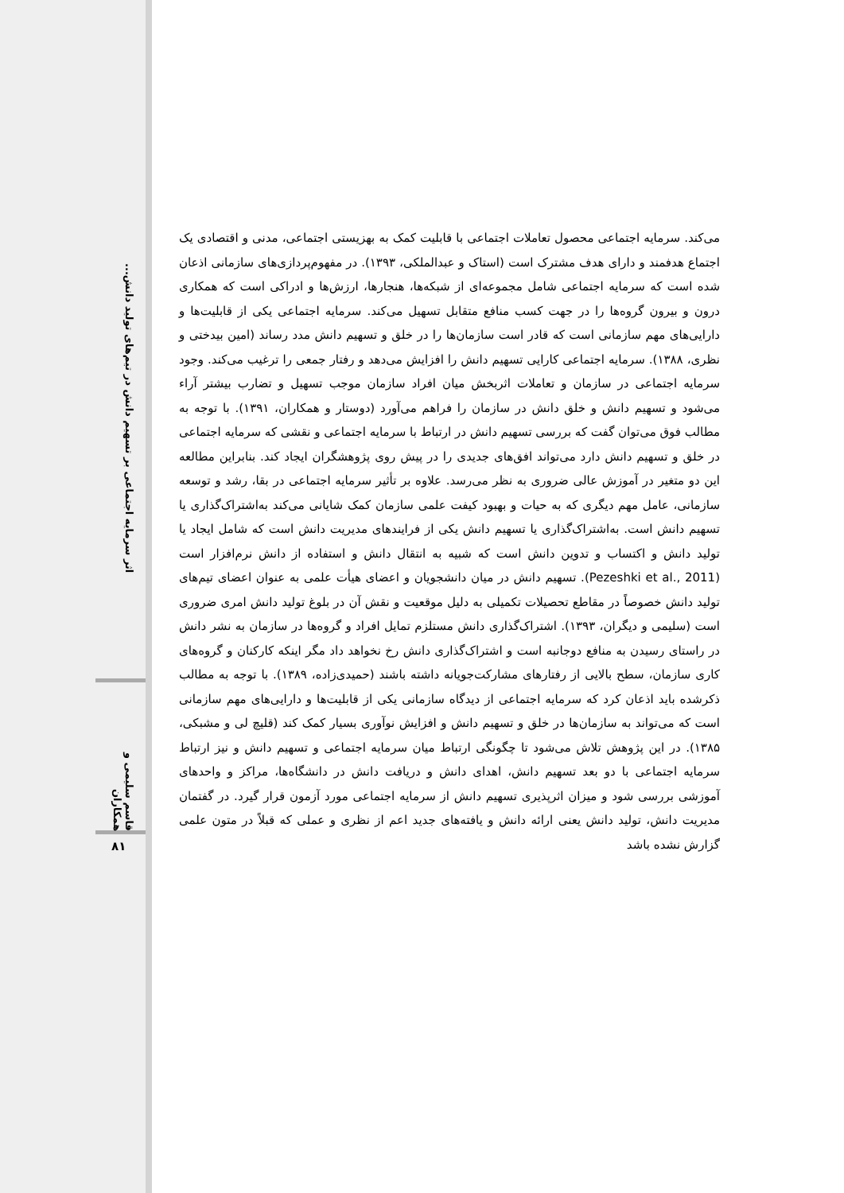اثر سرمایه اجتماعی بر تسهیم دانش در تیم‌های تولید دانش...
قاسم سلیمی و همکاران
۸۱
می‌کند. سرمایه اجتماعی محصول تعاملات اجتماعی با قابلیت کمک به بهزیستی اجتماعی، مدنی و اقتصادی یک اجتماع هدفمند و دارای هدف مشترک است (استاک و عبدالملکی، ۱۳۹۳). در مفهوم‌پردازی‌های سازمانی اذعان شده است که سرمایه اجتماعی شامل مجموعه‌ای از شبکه‌ها، هنجارها، ارزش‌ها و ادراکی است که همکاری درون و بیرون گروه‌ها را در جهت کسب منافع متقابل تسهیل می‌کند. سرمایه اجتماعی یکی از قابلیت‌ها و دارایی‌های مهم سازمانی است که قادر است سازمان‌ها را در خلق و تسهیم دانش مدد رساند (امین بیدختی و نظری، ۱۳۸۸). سرمایه اجتماعی کارایی تسهیم دانش را افزایش می‌دهد و رفتار جمعی را ترغیب می‌کند. وجود سرمایه اجتماعی در سازمان و تعاملات اثربخش میان افراد سازمان موجب تسهیل و تضارب بیشتر آراء می‌شود و تسهیم دانش و خلق دانش در سازمان را فراهم می‌آورد (دوستار و همکاران، ۱۳۹۱). با توجه به مطالب فوق می‌توان گفت که بررسی تسهیم دانش در ارتباط با سرمایه اجتماعی و نقشی که سرمایه اجتماعی در خلق و تسهیم دانش دارد می‌تواند افق‌های جدیدی را در پیش روی پژوهشگران ایجاد کند. بنابراین مطالعه این دو متغیر در آموزش عالی ضروری به نظر می‌رسد. علاوه بر تأثیر سرمایه اجتماعی در بقا، رشد و توسعه سازمانی، عامل مهم دیگری که به حیات و بهبود کیفت علمی سازمان کمک شایانی می‌کند به‌اشتراک‌گذاری یا تسهیم دانش است. به‌اشتراک‌گذاری یا تسهیم دانش یکی از فرایندهای مدیریت دانش است که شامل ایجاد یا تولید دانش و اکتساب و تدوین دانش است که شبیه به انتقال دانش و استفاده از دانش نرم‌افزار است (Pezeshki et al., 2011). تسهیم دانش در میان دانشجویان و اعضای هیأت علمی به عنوان اعضای تیم‌های تولید دانش خصوصاً در مقاطع تحصیلات تکمیلی به دلیل موقعیت و نقش آن در بلوغ تولید دانش امری ضروری است (سلیمی و دیگران، ۱۳۹۳). اشتراک‌گذاری دانش مستلزم تمایل افراد و گروه‌ها در سازمان به نشر دانش در راستای رسیدن به منافع دوجانبه است و اشتراک‌گذاری دانش رخ نخواهد داد مگر اینکه کارکنان و گروه‌های کاری سازمان، سطح بالایی از رفتارهای مشارکت‌جویانه داشته باشند (حمیدی‌زاده، ۱۳۸۹). با توجه به مطالب ذکرشده باید اذعان کرد که سرمایه اجتماعی از دیدگاه سازمانی یکی از قابلیت‌ها و دارایی‌های مهم سازمانی است که می‌تواند به سازمان‌ها در خلق و تسهیم دانش و افزایش نوآوری بسیار کمک کند (قلیچ لی و مشبکی، ۱۳۸۵). در این پژوهش تلاش می‌شود تا چگونگی ارتباط میان سرمایه اجتماعی و تسهیم دانش و نیز ارتباط سرمایه اجتماعی با دو بعد تسهیم دانش، اهدای دانش و دریافت دانش در دانشگاه‌ها، مراکز و واحدهای آموزشی بررسی شود و میزان اثرپذیری تسهیم دانش از سرمایه اجتماعی مورد آزمون قرار گیرد. در گفتمان مدیریت دانش، تولید دانش یعنی ارائه دانش و یافته‌های جدید اعم از نظری و عملی که قبلاً در متون علمی گزارش نشده باشد